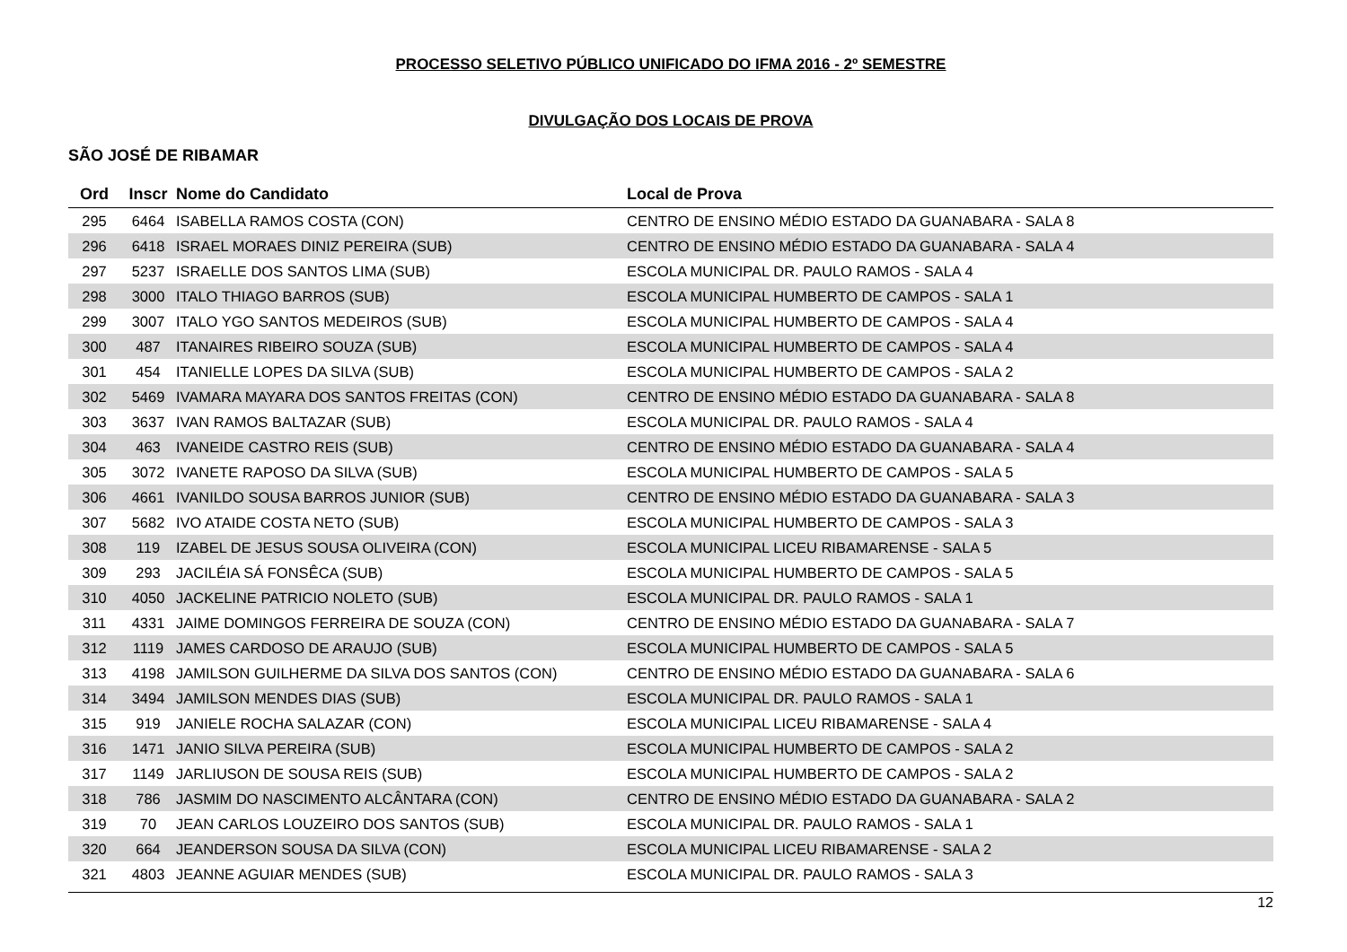PROCESSO SELETIVO PÚBLICO UNIFICADO DO IFMA 2016 - 2º SEMESTRE
DIVULGAÇÃO DOS LOCAIS DE PROVA
SÃO JOSÉ DE RIBAMAR
| Ord | Inscr | Nome do Candidato | Local de Prova |
| --- | --- | --- | --- |
| 295 | 6464 | ISABELLA RAMOS COSTA (CON) | CENTRO DE ENSINO MÉDIO ESTADO DA GUANABARA - SALA 8 |
| 296 | 6418 | ISRAEL MORAES DINIZ PEREIRA (SUB) | CENTRO DE ENSINO MÉDIO ESTADO DA GUANABARA - SALA 4 |
| 297 | 5237 | ISRAELLE DOS SANTOS LIMA (SUB) | ESCOLA MUNICIPAL DR. PAULO RAMOS - SALA 4 |
| 298 | 3000 | ITALO THIAGO BARROS (SUB) | ESCOLA MUNICIPAL HUMBERTO DE CAMPOS - SALA 1 |
| 299 | 3007 | ITALO YGO SANTOS MEDEIROS (SUB) | ESCOLA MUNICIPAL HUMBERTO DE CAMPOS - SALA 4 |
| 300 | 487 | ITANAIRES RIBEIRO SOUZA (SUB) | ESCOLA MUNICIPAL HUMBERTO DE CAMPOS - SALA 4 |
| 301 | 454 | ITANIELLE LOPES DA SILVA (SUB) | ESCOLA MUNICIPAL HUMBERTO DE CAMPOS - SALA 2 |
| 302 | 5469 | IVAMARA MAYARA DOS SANTOS FREITAS (CON) | CENTRO DE ENSINO MÉDIO ESTADO DA GUANABARA - SALA 8 |
| 303 | 3637 | IVAN RAMOS BALTAZAR (SUB) | ESCOLA MUNICIPAL DR. PAULO RAMOS - SALA 4 |
| 304 | 463 | IVANEIDE CASTRO REIS (SUB) | CENTRO DE ENSINO MÉDIO ESTADO DA GUANABARA - SALA 4 |
| 305 | 3072 | IVANETE RAPOSO DA SILVA (SUB) | ESCOLA MUNICIPAL HUMBERTO DE CAMPOS - SALA 5 |
| 306 | 4661 | IVANILDO SOUSA BARROS JUNIOR (SUB) | CENTRO DE ENSINO MÉDIO ESTADO DA GUANABARA - SALA 3 |
| 307 | 5682 | IVO ATAIDE COSTA NETO (SUB) | ESCOLA MUNICIPAL HUMBERTO DE CAMPOS - SALA 3 |
| 308 | 119 | IZABEL DE JESUS SOUSA OLIVEIRA (CON) | ESCOLA MUNICIPAL LICEU RIBAMARENSE - SALA 5 |
| 309 | 293 | JACILÉIA SÁ FONSÊCA (SUB) | ESCOLA MUNICIPAL HUMBERTO DE CAMPOS - SALA 5 |
| 310 | 4050 | JACKELINE PATRICIO NOLETO (SUB) | ESCOLA MUNICIPAL DR. PAULO RAMOS - SALA 1 |
| 311 | 4331 | JAIME DOMINGOS FERREIRA DE SOUZA (CON) | CENTRO DE ENSINO MÉDIO ESTADO DA GUANABARA - SALA 7 |
| 312 | 1119 | JAMES CARDOSO DE ARAUJO (SUB) | ESCOLA MUNICIPAL HUMBERTO DE CAMPOS - SALA 5 |
| 313 | 4198 | JAMILSON GUILHERME DA SILVA DOS SANTOS (CON) | CENTRO DE ENSINO MÉDIO ESTADO DA GUANABARA - SALA 6 |
| 314 | 3494 | JAMILSON MENDES DIAS (SUB) | ESCOLA MUNICIPAL DR. PAULO RAMOS - SALA 1 |
| 315 | 919 | JANIELE ROCHA SALAZAR (CON) | ESCOLA MUNICIPAL LICEU RIBAMARENSE - SALA 4 |
| 316 | 1471 | JANIO SILVA PEREIRA (SUB) | ESCOLA MUNICIPAL HUMBERTO DE CAMPOS - SALA 2 |
| 317 | 1149 | JARLIUSON DE SOUSA REIS (SUB) | ESCOLA MUNICIPAL HUMBERTO DE CAMPOS - SALA 2 |
| 318 | 786 | JASMIM DO NASCIMENTO ALCÂNTARA (CON) | CENTRO DE ENSINO MÉDIO ESTADO DA GUANABARA - SALA 2 |
| 319 | 70 | JEAN CARLOS LOUZEIRO DOS SANTOS (SUB) | ESCOLA MUNICIPAL DR. PAULO RAMOS - SALA 1 |
| 320 | 664 | JEANDERSON SOUSA DA SILVA (CON) | ESCOLA MUNICIPAL LICEU RIBAMARENSE - SALA 2 |
| 321 | 4803 | JEANNE AGUIAR MENDES (SUB) | ESCOLA MUNICIPAL DR. PAULO RAMOS - SALA 3 |
12